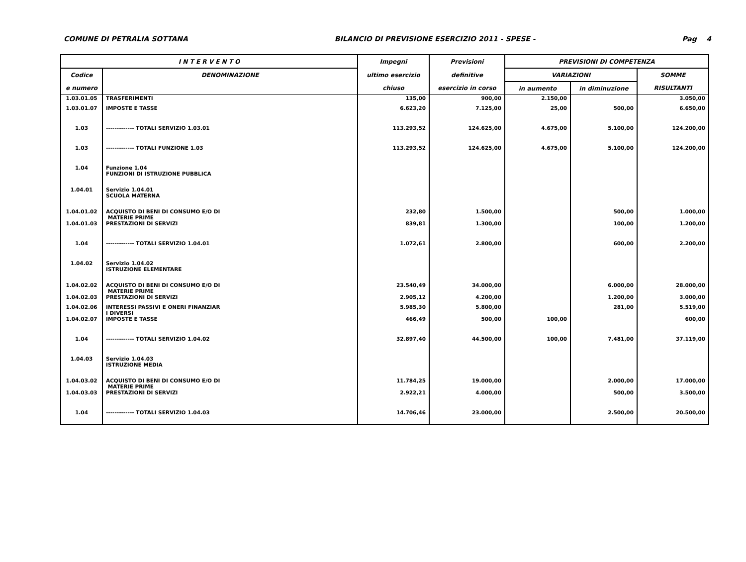COMUNE DI PETRALIA SOTTANA BILANCIO DI PREVISIONE ESERCIZIO 2011 - SPESE - Pag 4
| I N T E R V E N T O | | Impegni | Previsioni | PREVISIONI DI COMPETENZA | | |
| --- | --- | --- | --- | --- | --- | --- |
| Codice | DENOMINAZIONE | ultimo esercizio | definitive | VARIAZIONI | | SOMME |
| e numero | | chiuso | esercizio in corso | in aumento | in diminuzione | RISULTANTI |
| 1.03.01.05 | TRASFERIMENTI | 135,00 | 900,00 | 2.150,00 | | 3.050,00 |
| 1.03.01.07 | IMPOSTE E TASSE | 6.623,20 | 7.125,00 | 25,00 | 500,00 | 6.650,00 |
| 1.03 | ------------- TOTALI SERVIZIO 1.03.01 | 113.293,52 | 124.625,00 | 4.675,00 | 5.100,00 | 124.200,00 |
| 1.03 | ------------- TOTALI FUNZIONE 1.03 | 113.293,52 | 124.625,00 | 4.675,00 | 5.100,00 | 124.200,00 |
| 1.04 | Funzione 1.04 FUNZIONI DI ISTRUZIONE PUBBLICA | | | | | |
| 1.04.01 | Servizio 1.04.01 SCUOLA MATERNA | | | | | |
| 1.04.01.02 | ACQUISTO DI BENI DI CONSUMO E/O DI MATERIE PRIME | 232,80 | 1.500,00 | | 500,00 | 1.000,00 |
| 1.04.01.03 | PRESTAZIONI DI SERVIZI | 839,81 | 1.300,00 | | 100,00 | 1.200,00 |
| 1.04 | ------------- TOTALI SERVIZIO 1.04.01 | 1.072,61 | 2.800,00 | | 600,00 | 2.200,00 |
| 1.04.02 | Servizio 1.04.02 ISTRUZIONE ELEMENTARE | | | | | |
| 1.04.02.02 | ACQUISTO DI BENI DI CONSUMO E/O DI MATERIE PRIME | 23.540,49 | 34.000,00 | | 6.000,00 | 28.000,00 |
| 1.04.02.03 | PRESTAZIONI DI SERVIZI | 2.905,12 | 4.200,00 | | 1.200,00 | 3.000,00 |
| 1.04.02.06 | INTERESSI PASSIVI E ONERI FINANZIAR I DIVERSI | 5.985,30 | 5.800,00 | | 281,00 | 5.519,00 |
| 1.04.02.07 | IMPOSTE E TASSE | 466,49 | 500,00 | 100,00 | | 600,00 |
| 1.04 | ------------- TOTALI SERVIZIO 1.04.02 | 32.897,40 | 44.500,00 | 100,00 | 7.481,00 | 37.119,00 |
| 1.04.03 | Servizio 1.04.03 ISTRUZIONE MEDIA | | | | | |
| 1.04.03.02 | ACQUISTO DI BENI DI CONSUMO E/O DI MATERIE PRIME | 11.784,25 | 19.000,00 | | 2.000,00 | 17.000,00 |
| 1.04.03.03 | PRESTAZIONI DI SERVIZI | 2.922,21 | 4.000,00 | | 500,00 | 3.500,00 |
| 1.04 | ------------- TOTALI SERVIZIO 1.04.03 | 14.706,46 | 23.000,00 | | 2.500,00 | 20.500,00 |